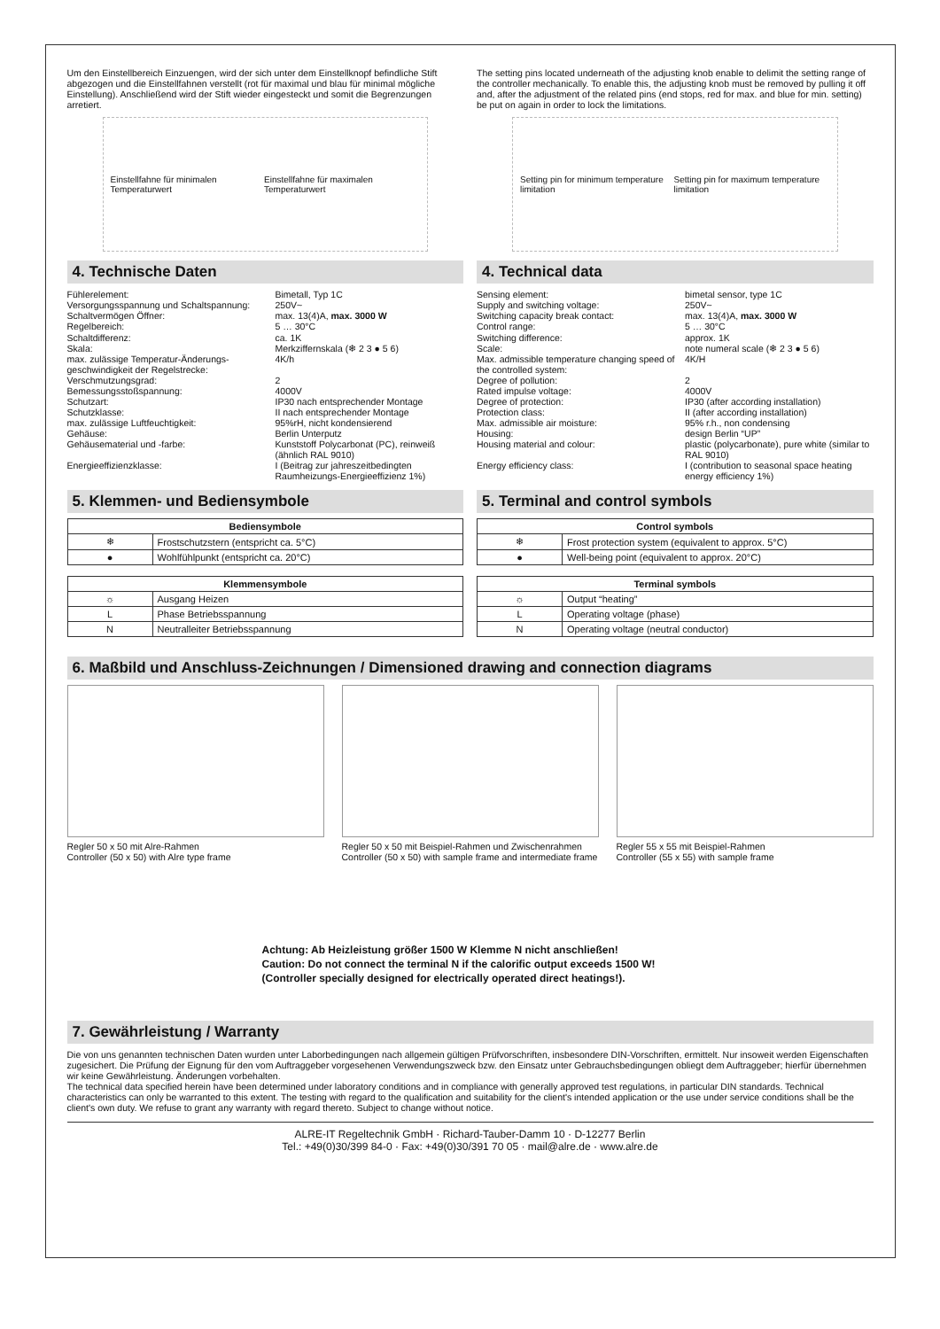Um den Einstellbereich Einzuengen, wird der sich unter dem Einstellknopf befindliche Stift abgezogen und die Einstellfahnen verstellt (rot für maximal und blau für minimal mögliche Einstellung). Anschließend wird der Stift wieder eingesteckt und somit die Begrenzungen arretiert.
Einstellfahne für minimalen Temperaturwert Einstellfahne für maximalen Temperaturwert
4. Technische Daten
Fühlerelement: Bimetall, Typ 1C Versorgungsspannung und Schaltspannung: 250V~ Schaltvermögen Öffner: max. 13(4)A, max. 3000 W Regelbereich: 5 … 30°C Schaltdifferenz: ca. 1K Skala: Merkziffernskala (❄ 2 3 ● 5 6) max. zulässige Temperatur-Änderungs-geschwindigkeit der Regelstrecke: 4K/h Verschmutzungsgrad: 2 Bemessungsstoßspannung: 4000V Schutzart: IP30 nach entsprechender Montage Schutzklasse: II nach entsprechender Montage max. zulässige Luftfeuchtigkeit: 95%rH, nicht kondensierend Gehäuse: Berlin Unterputz Gehäusematerial und -farbe: Kunststoff Polycarbonat (PC), reinweiß (ähnlich RAL 9010) Energieeffizienzklasse: I (Beitrag zur jahreszeitbedingten Raumheizungs-Energieeffizienz 1%)
5. Klemmen- und Bediensymbole
| Bediensymbole | |
| --- | --- |
| ❄ | Frostschutzstern (entspricht ca. 5°C) |
| ● | Wohlfühlpunkt (entspricht ca. 20°C) |
| Klemmensymbole | |
| --- | --- |
| ☼ | Ausgang Heizen |
| L | Phase Betriebsspannung |
| N | Neutralleiter Betriebsspannung |
The setting pins located underneath of the adjusting knob enable to delimit the setting range of the controller mechanically. To enable this, the adjusting knob must be removed by pulling it off and, after the adjustment of the related pins (end stops, red for max. and blue for min. setting) be put on again in order to lock the limitations.
Setting pin for minimum temperature limitation Setting pin for maximum temperature limitation
4. Technical data
Sensing element: bimetal sensor, type 1C Supply and switching voltage: 250V~ Switching capacity break contact: max. 13(4)A, max. 3000 W Control range: 5 … 30°C Switching difference: approx. 1K Scale: note numeral scale (❄ 2 3 ● 5 6) Max. admissible temperature changing speed of the controlled system: 4K/H Degree of pollution: 2 Rated impulse voltage: 4000V Degree of protection: IP30 (after according installation) Protection class: II (after according installation) Max. admissible air moisture: 95% r.h., non condensing Housing: design Berlin “UP” Housing material and colour: plastic (polycarbonate), pure white (similar to RAL 9010) Energy efficiency class: I (contribution to seasonal space heating energy efficiency 1%)
5. Terminal and control symbols
| Control symbols | |
| --- | --- |
| ❄ | Frost protection system (equivalent to approx. 5°C) |
| ● | Well-being point (equivalent to approx. 20°C) |
| Terminal symbols | |
| --- | --- |
| ☼ | Output “heating” |
| L | Operating voltage (phase) |
| N | Operating voltage (neutral conductor) |
6. Maßbild und Anschluss-Zeichnungen / Dimensioned drawing and connection diagrams
Regler 50 x 50 mit Alre-Rahmen
Controller (50 x 50) with Alre type frame
Regler 50 x 50 mit Beispiel-Rahmen und Zwischenrahmen
Controller (50 x 50) with sample frame and intermediate frame
Regler 55 x 55 mit Beispiel-Rahmen
Controller (55 x 55) with sample frame
Achtung: Ab Heizleistung größer 1500 W Klemme N nicht anschließen!
Caution: Do not connect the terminal N if the calorific output exceeds 1500 W!
(Controller specially designed for electrically operated direct heatings!).
7. Gewährleistung / Warranty
Die von uns genannten technischen Daten wurden unter Laborbedingungen nach allgemein gültigen Prüfvorschriften, insbesondere DIN-Vorschriften, ermittelt. Nur insoweit werden Eigenschaften zugesichert. Die Prüfung der Eignung für den vom Auftraggeber vorgesehenen Verwendungszweck bzw. den Einsatz unter Gebrauchsbedingungen obliegt dem Auftraggeber; hierfür übernehmen wir keine Gewährleistung. Änderungen vorbehalten.
The technical data specified herein have been determined under laboratory conditions and in compliance with generally approved test regulations, in particular DIN standards. Technical characteristics can only be warranted to this extent. The testing with regard to the qualification and suitability for the client's intended application or the use under service conditions shall be the client's own duty. We refuse to grant any warranty with regard thereto. Subject to change without notice.
ALRE-IT Regeltechnik GmbH · Richard-Tauber-Damm 10 · D-12277 Berlin
Tel.: +49(0)30/399 84-0 · Fax: +49(0)30/391 70 05 · mail@alre.de · www.alre.de